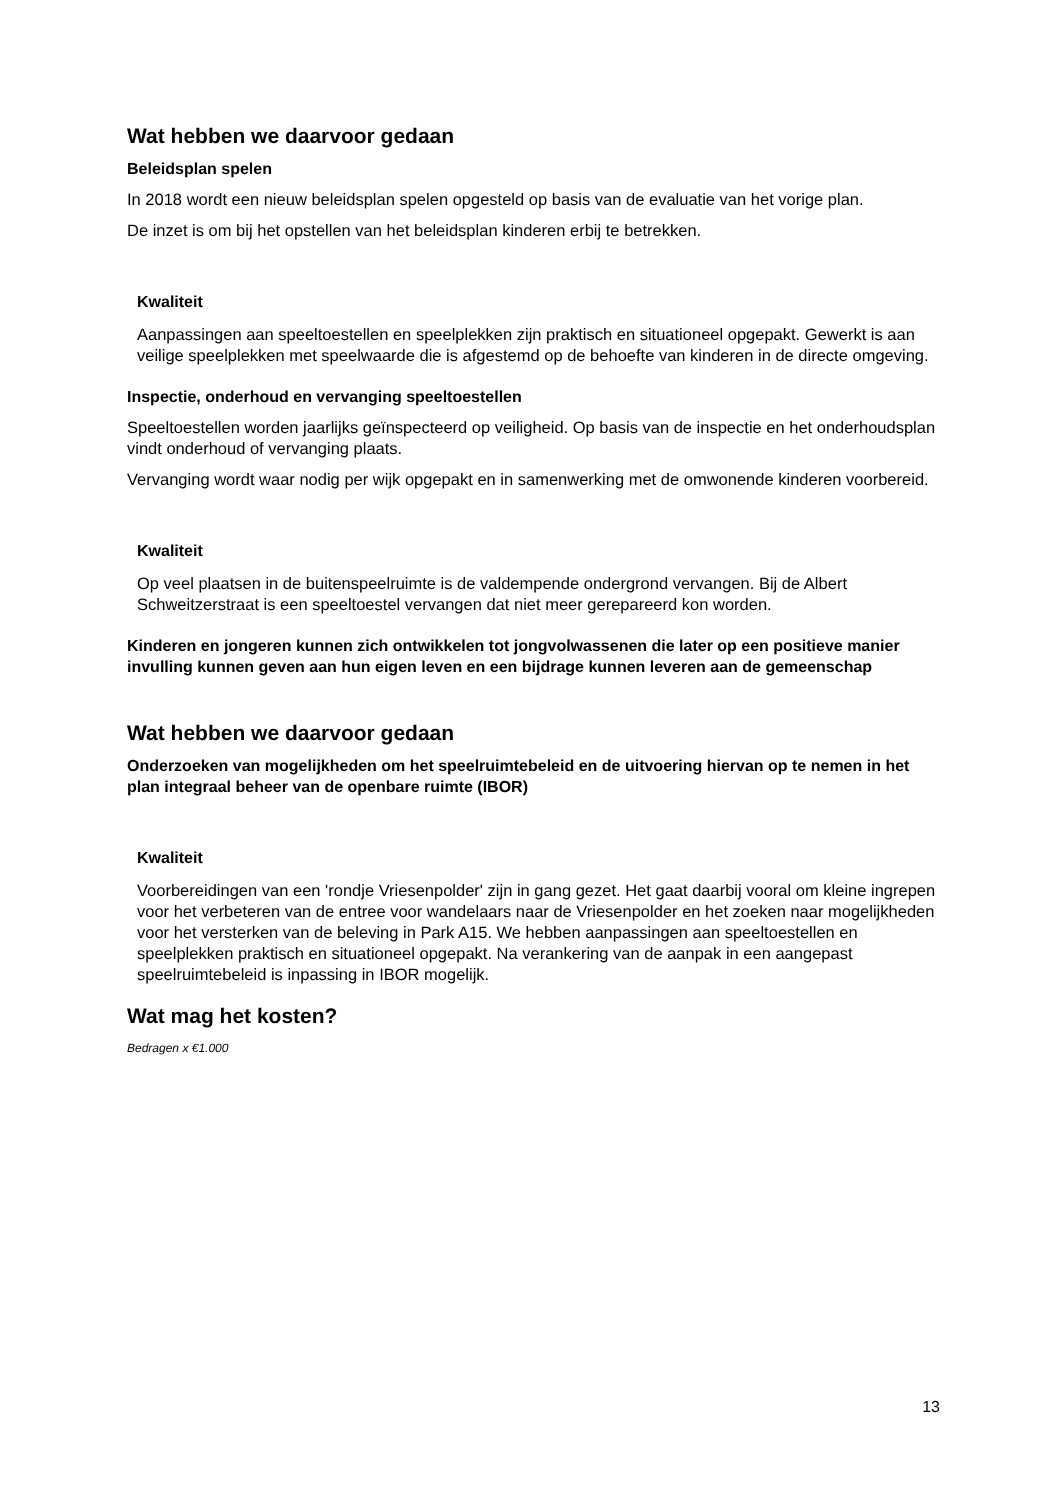Wat hebben we daarvoor gedaan
Beleidsplan spelen
In 2018 wordt een nieuw beleidsplan spelen opgesteld op basis van de evaluatie van het vorige plan.
De inzet is om bij het opstellen van het beleidsplan kinderen erbij te betrekken.
Kwaliteit
Aanpassingen aan speeltoestellen en speelplekken zijn praktisch en situationeel opgepakt. Gewerkt is aan veilige speelplekken met speelwaarde die is afgestemd op de behoefte van kinderen in de directe omgeving.
Inspectie, onderhoud en vervanging speeltoestellen
Speeltoestellen worden jaarlijks geïnspecteerd op veiligheid. Op basis van de inspectie en het onderhoudsplan vindt onderhoud of vervanging plaats.
Vervanging wordt waar nodig per wijk opgepakt en in samenwerking met de omwonende kinderen voorbereid.
Kwaliteit
Op veel plaatsen in de buitenspeelruimte is de valdempende ondergrond vervangen. Bij de Albert Schweitzerstraat is een speeltoestel vervangen dat niet meer gerepareerd kon worden.
Kinderen en jongeren kunnen zich ontwikkelen tot jongvolwassenen die later op een positieve manier invulling kunnen geven aan hun eigen leven en een bijdrage kunnen leveren aan de gemeenschap
Wat hebben we daarvoor gedaan
Onderzoeken van mogelijkheden om het speelruimtebeleid en de uitvoering hiervan op te nemen in het plan integraal beheer van de openbare ruimte (IBOR)
Kwaliteit
Voorbereidingen van een 'rondje Vriesenpolder' zijn in gang gezet. Het gaat daarbij vooral om kleine ingrepen voor het verbeteren van de entree voor wandelaars naar de Vriesenpolder en het zoeken naar mogelijkheden voor het versterken van de beleving in Park A15. We hebben aanpassingen aan speeltoestellen en speelplekken praktisch en situationeel opgepakt. Na verankering van de aanpak in een aangepast speelruimtebeleid is inpassing in IBOR mogelijk.
Wat mag het kosten?
Bedragen x €1.000
13